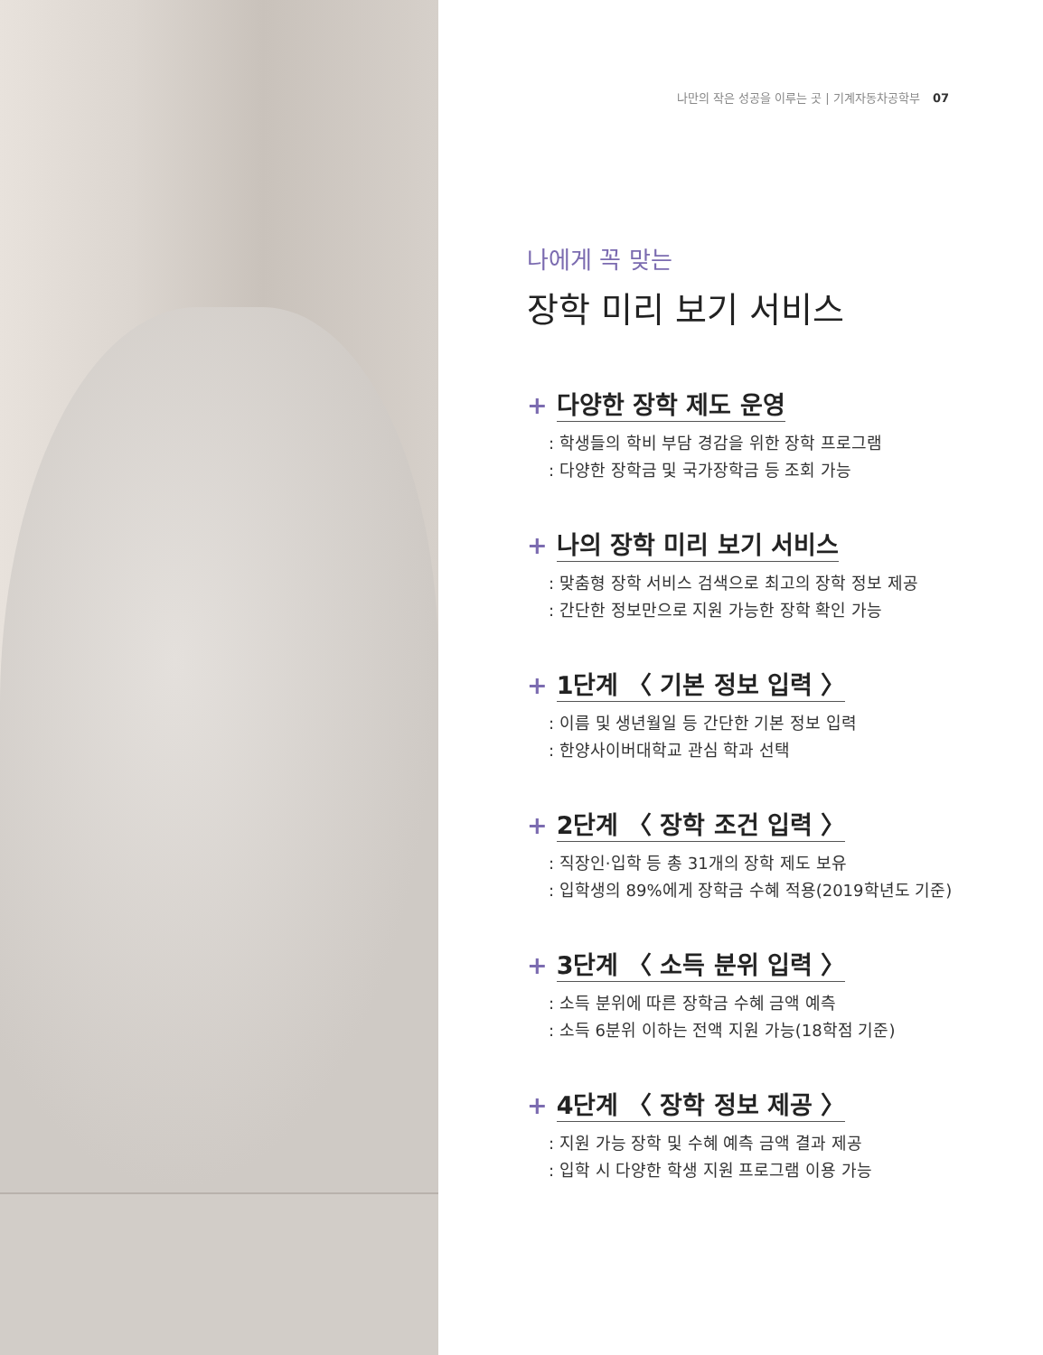나만의 작은 성공을 이루는 곳 | 기계자동차공학부 07
나에게 꼭 맞는
장학 미리 보기 서비스
+ 다양한 장학 제도 운영
: 학생들의 학비 부담 경감을 위한 장학 프로그램
: 다양한 장학금 및 국가장학금 등 조회 가능
+ 나의 장학 미리 보기 서비스
: 맞춤형 장학 서비스 검색으로 최고의 장학 정보 제공
: 간단한 정보만으로 지원 가능한 장학 확인 가능
+ 1단계 〈 기본 정보 입력 〉
: 이름 및 생년월일 등 간단한 기본 정보 입력
: 한양사이버대학교 관심 학과 선택
+ 2단계 〈 장학 조건 입력 〉
: 직장인·입학 등 총 31개의 장학 제도 보유
: 입학생의 89%에게 장학금 수혜 적용(2019학년도 기준)
+ 3단계 〈 소득 분위 입력 〉
: 소득 분위에 따른 장학금 수혜 금액 예측
: 소득 6분위 이하는 전액 지원 가능(18학점 기준)
+ 4단계 〈 장학 정보 제공 〉
: 지원 가능 장학 및 수혜 예측 금액 결과 제공
: 입학 시 다양한 학생 지원 프로그램 이용 가능